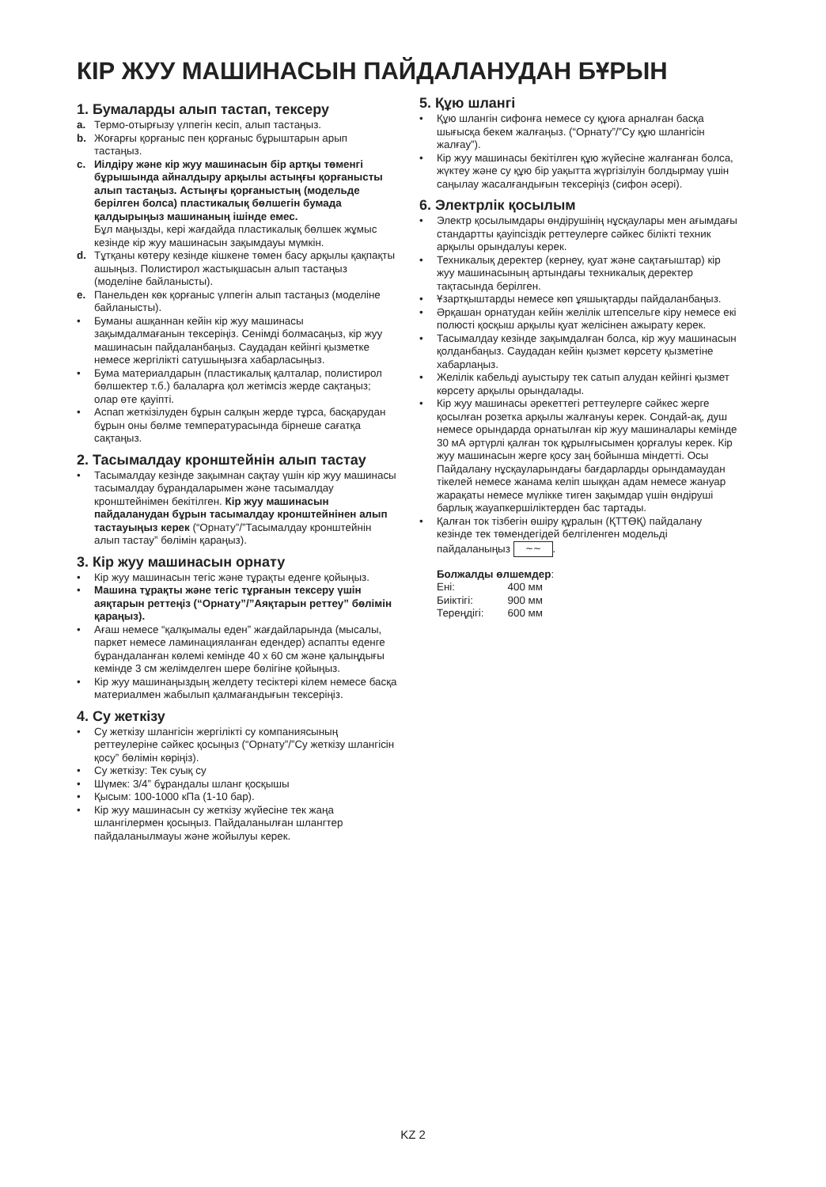КІР ЖУУ МАШИНАСЫН ПАЙДАЛАНУДАН БҰРЫН
1. Бумаларды алып тастап, тексеру
a. Термо-отырғызу үлпегін кесіп, алып тастаңыз.
b. Жоғарғы қорғаныс пен қорғаныс бұрыштарын арып тастаңыз.
c. Иілдіру және кір жуу машинасын бір артқы төменгі бұрышында айналдыру арқылы астыңғы қорғанысты алып тастаңыз. Астыңғы қорғаныстың (модельде берілген болса) пластикалық бөлшегін бумада қалдырыңыз машинаның ішінде емес.
Бұл маңызды, кері жағдайда пластикалық бөлшек жұмыс кезінде кір жуу машинасын зақымдауы мүмкін.
d. Тұтқаны көтеру кезінде кішкене төмен басу арқылы қақпақты ашыңыз. Полистирол жастықшасын алып тастаңыз (моделіне байланысты).
e. Панельден көк қорғаныс үлпегін алып тастаңыз (моделіне байланысты).
• Буманы ашқаннан кейін кір жуу машинасы зақымдалмағанын тексеріңіз. Сенімді болмасаңыз, кір жуу машинасын пайдаланбаңыз. Саудадан кейінгі қызметке немесе жергілікті сатушыңызға хабарласыңыз.
• Бума материалдарын (пластикалық қалталар, полистирол бөлшектер т.б.) балаларға қол жетімсіз жерде сақтаңыз; олар өте қауіпті.
• Аспап жеткізілуден бұрын салқын жерде тұрса, басқарудан бұрын оны бөлме температурасында бірнеше сағатқа сақтаңыз.
2. Тасымалдау кронштейнін алып тастау
• Тасымалдау кезінде зақымнан сақтау үшін кір жуу машинасы тасымалдау бұрандаларымен және тасымалдау кронштейнімен бекітілген. Кір жуу машинасын пайдаланудан бұрын тасымалдау кронштейнінен алып тастауыңыз керек (“Орнату”/”Тасымалдау кронштейнін алып тастау” бөлімін қараңыз).
3. Кір жуу машинасын орнату
• Кір жуу машинасын тегіс және тұрақты еденге қойыңыз.
• Машина тұрақты және тегіс тұрғанын тексеру үшін аяқтарын реттеңіз (“Орнату”/”Аяқтарын реттеу” бөлімін қараңыз).
• Ағаш немесе “қалқымалы еден” жағдайларында (мысалы, паркет немесе ламинацияланған едендер) аспапты еденге бұрандаланған көлемі кемінде 40 x 60 см және қалыңдығы кемінде 3 см желімделген шере бөлігіне қойыңыз.
• Кір жуу машинаңыздың желдету тесіктері кілем немесе басқа материалмен жабылып қалмағандығын тексеріңіз.
4. Су жеткізу
• Су жеткізу шлангісін жергілікті су компаниясының реттеулеріне сәйкес қосыңыз (“Орнату”/”Су жеткізу шлангісін қосу” бөлімін көріңіз).
• Су жеткізу: Тек суық су
• Шүмек: 3/4” бұрандалы шланг қосқышы
• Қысым: 100-1000 кПа (1-10 бар).
• Кір жуу машинасын су жеткізу жүйесіне тек жаңа шлангілермен қосыңыз. Пайдаланылған шлангтер пайдаланылмауы және жойылуы керек.
5. Құю шлангі
• Құю шлангін сифонға немесе су құюға арналған басқа шығысқа бекем жалғаңыз. (“Орнату”/”Су құю шлангісін жалғау”).
• Кір жуу машинасы бекітілген құю жүйесіне жалғанған болса, жүктеу және су құю бір уақытта жүргізілуін болдырмау үшін саңылау жасалғандығын тексеріңіз (сифон әсері).
6. Электрлік қосылым
• Электр қосылымдары өндірушінің нұсқаулары мен ағымдағы стандартты қауіпсіздік реттеулерге сәйкес білікті техник арқылы орындалуы керек.
• Техникалық деректер (кернеу, қуат және сақтағыштар) кір жуу машинасының артындағы техникалық деректер тақтасында берілген.
• Ұзартқыштарды немесе көп ұяшықтарды пайдаланбаңыз.
• Әрқашан орнатудан кейін желілік штепсельге кіру немесе екі полюсті қосқыш арқылы қуат желісінен ажырату керек.
• Тасымалдау кезінде зақымдалған болса, кір жуу машинасын қолданбаңыз. Саудадан кейін қызмет көрсету қызметіне хабарлаңыз.
• Желілік кабельді ауыстыру тек сатып алудан кейінгі қызмет көрсету арқылы орындалады.
• Кір жуу машинасы әрекеттегі реттеулерге сәйкес жерге қосылған розетка арқылы жалғануы керек. Сондай-ақ, душ немесе орындарда орнатылған кір жуу машиналары кемінде 30 мА әртүрлі қалған ток құрылғысымен қорғалуы керек. Кір жуу машинасын жерге қосу заң бойынша міндетті. Осы Пайдалану нұсқауларындағы бағдарларды орындамаудан тікелей немесе жанама келіп шыққан адам немесе жануар жарақаты немесе мүлікке тиген зақымдар үшін өндіруші барлық жауапкершіліктерден бас тартады.
• Қалған ток тізбегін өшіру құралын (ҚТТӨҚ) пайдалану кезінде тек төмендегідей белгіленген модельді пайдаланыңыз ∼∼.
Болжалды өлшемдер:
| Ені: | 400 мм |
| Биіктігі: | 900 мм |
| Тереңдігі: | 600 мм |
KZ 2